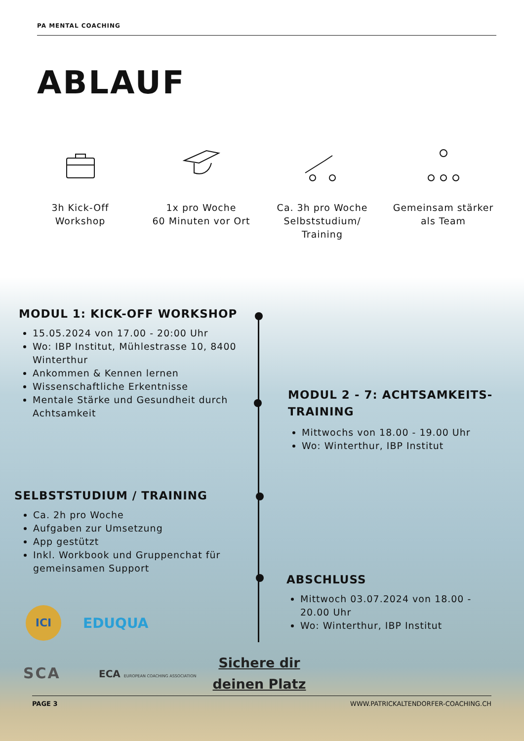PA MENTAL COACHING
ABLAUF
3h Kick-Off
Workshop
1x pro Woche
60 Minuten vor Ort
Ca. 3h pro Woche
Selbststudium/
Training
Gemeinsam stärker
als Team
MODUL 1: KICK-OFF WORKSHOP
15.05.2024 von 17.00 - 20:00 Uhr
Wo: IBP Institut, Mühlestrasse 10, 8400 Winterthur
Ankommen & Kennen lernen
Wissenschaftliche Erkentnisse
Mentale Stärke und Gesundheit durch Achtsamkeit
MODUL 2 - 7: ACHTSAMKEITS-TRAINING
Mittwochs von 18.00 - 19.00 Uhr
Wo: Winterthur, IBP Institut
SELBSTSTUDIUM / TRAINING
Ca. 2h pro Woche
Aufgaben zur Umsetzung
App gestützt
Inkl. Workbook und Gruppenchat für gemeinsamen Support
ABSCHLUSS
Mittwoch 03.07.2024 von 18.00 - 20.00 Uhr
Wo: Winterthur, IBP Institut
ICI
EDUQUA
SCA
ECA EUROPEAN COACHING ASSOCIATION
Sichere dir deinen Platz
PAGE 3 WWW.PATRICKALTENDORFER-COACHING.CH